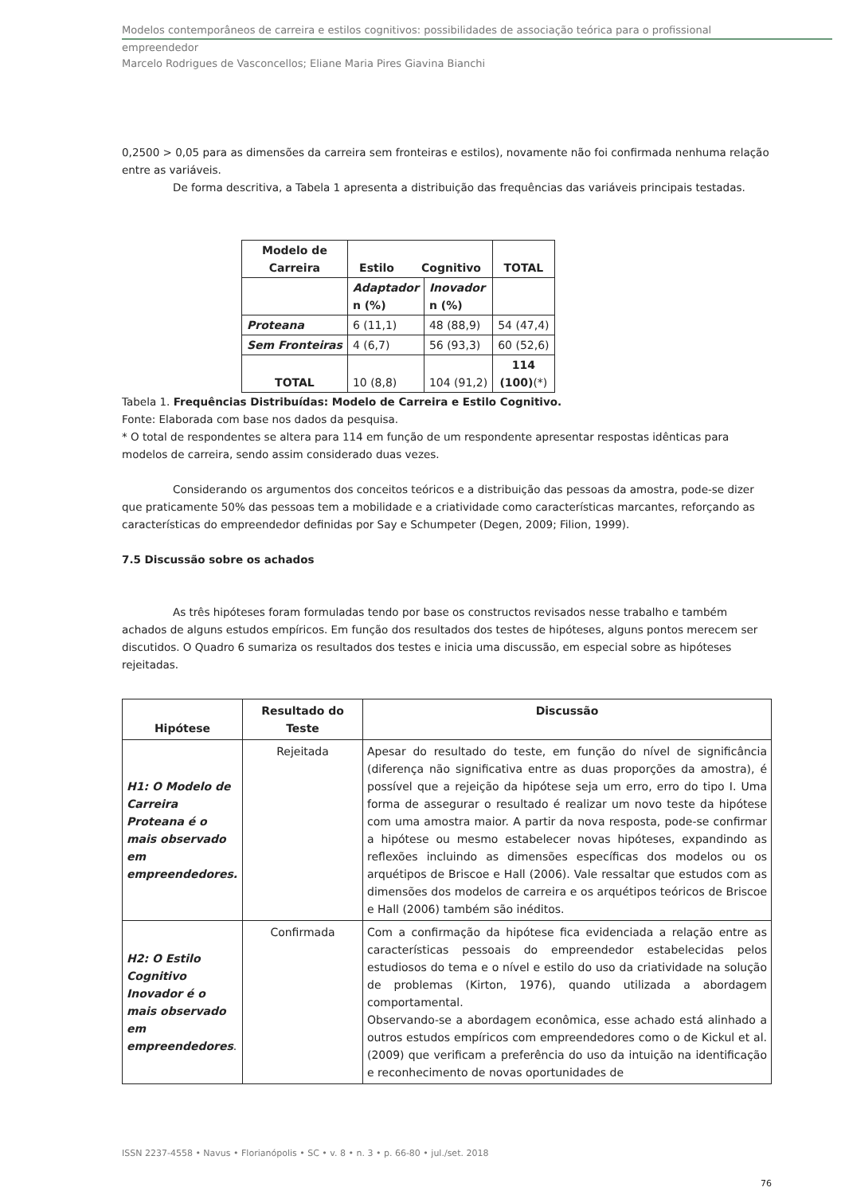Modelos contemporâneos de carreira e estilos cognitivos: possibilidades de associação teórica para o profissional
empreendedor
Marcelo Rodrigues de Vasconcellos; Eliane Maria Pires Giavina Bianchi
0,2500 > 0,05 para as dimensões da carreira sem fronteiras e estilos), novamente não foi confirmada nenhuma relação entre as variáveis.
De forma descritiva, a Tabela 1 apresenta a distribuição das frequências das variáveis principais testadas.
| Modelo de Carreira | Estilo Cognitivo | | TOTAL |
| --- | --- | --- | --- |
| | Adaptador n (%) | Inovador n (%) | |
| Proteana | 6 (11,1) | 48 (88,9) | 54 (47,4) |
| Sem Fronteiras | 4 (6,7) | 56 (93,3) | 60 (52,6) |
| TOTAL | 10 (8,8) | 104 (91,2) | 114 (100) (*) |
Tabela 1. Frequências Distribuídas: Modelo de Carreira e Estilo Cognitivo.
Fonte: Elaborada com base nos dados da pesquisa.
* O total de respondentes se altera para 114 em função de um respondente apresentar respostas idênticas para modelos de carreira, sendo assim considerado duas vezes.
Considerando os argumentos dos conceitos teóricos e a distribuição das pessoas da amostra, pode-se dizer que praticamente 50% das pessoas tem a mobilidade e a criatividade como características marcantes, reforçando as características do empreendedor definidas por Say e Schumpeter (Degen, 2009; Filion, 1999).
7.5 Discussão sobre os achados
As três hipóteses foram formuladas tendo por base os constructos revisados nesse trabalho e também achados de alguns estudos empíricos. Em função dos resultados dos testes de hipóteses, alguns pontos merecem ser discutidos. O Quadro 6 sumariza os resultados dos testes e inicia uma discussão, em especial sobre as hipóteses rejeitadas.
| Hipótese | Resultado do Teste | Discussão |
| --- | --- | --- |
| H1: O Modelo de Carreira Proteana é o mais observado em empreendedores. | Rejeitada | Apesar do resultado do teste, em função do nível de significância (diferença não significativa entre as duas proporções da amostra), é possível que a rejeição da hipótese seja um erro, erro do tipo I. Uma forma de assegurar o resultado é realizar um novo teste da hipótese com uma amostra maior. A partir da nova resposta, pode-se confirmar a hipótese ou mesmo estabelecer novas hipóteses, expandindo as reflexões incluindo as dimensões específicas dos modelos ou os arquétipos de Briscoe e Hall (2006). Vale ressaltar que estudos com as dimensões dos modelos de carreira e os arquétipos teóricos de Briscoe e Hall (2006) também são inéditos. |
| H2: O Estilo Cognitivo Inovador é o mais observado em empreendedores . | Confirmada | Com a confirmação da hipótese fica evidenciada a relação entre as características pessoais do empreendedor estabelecidas pelos estudiosos do tema e o nível e estilo do uso da criatividade na solução de problemas (Kirton, 1976), quando utilizada a abordagem comportamental. Observando-se a abordagem econômica, esse achado está alinhado a outros estudos empíricos com empreendedores como o de Kickul et al. (2009) que verificam a preferência do uso da intuição na identificação e reconhecimento de novas oportunidades de |
ISSN 2237-4558 • Navus • Florianópolis • SC • v. 8 • n. 3 • p. 66-80 • jul./set. 2018
76